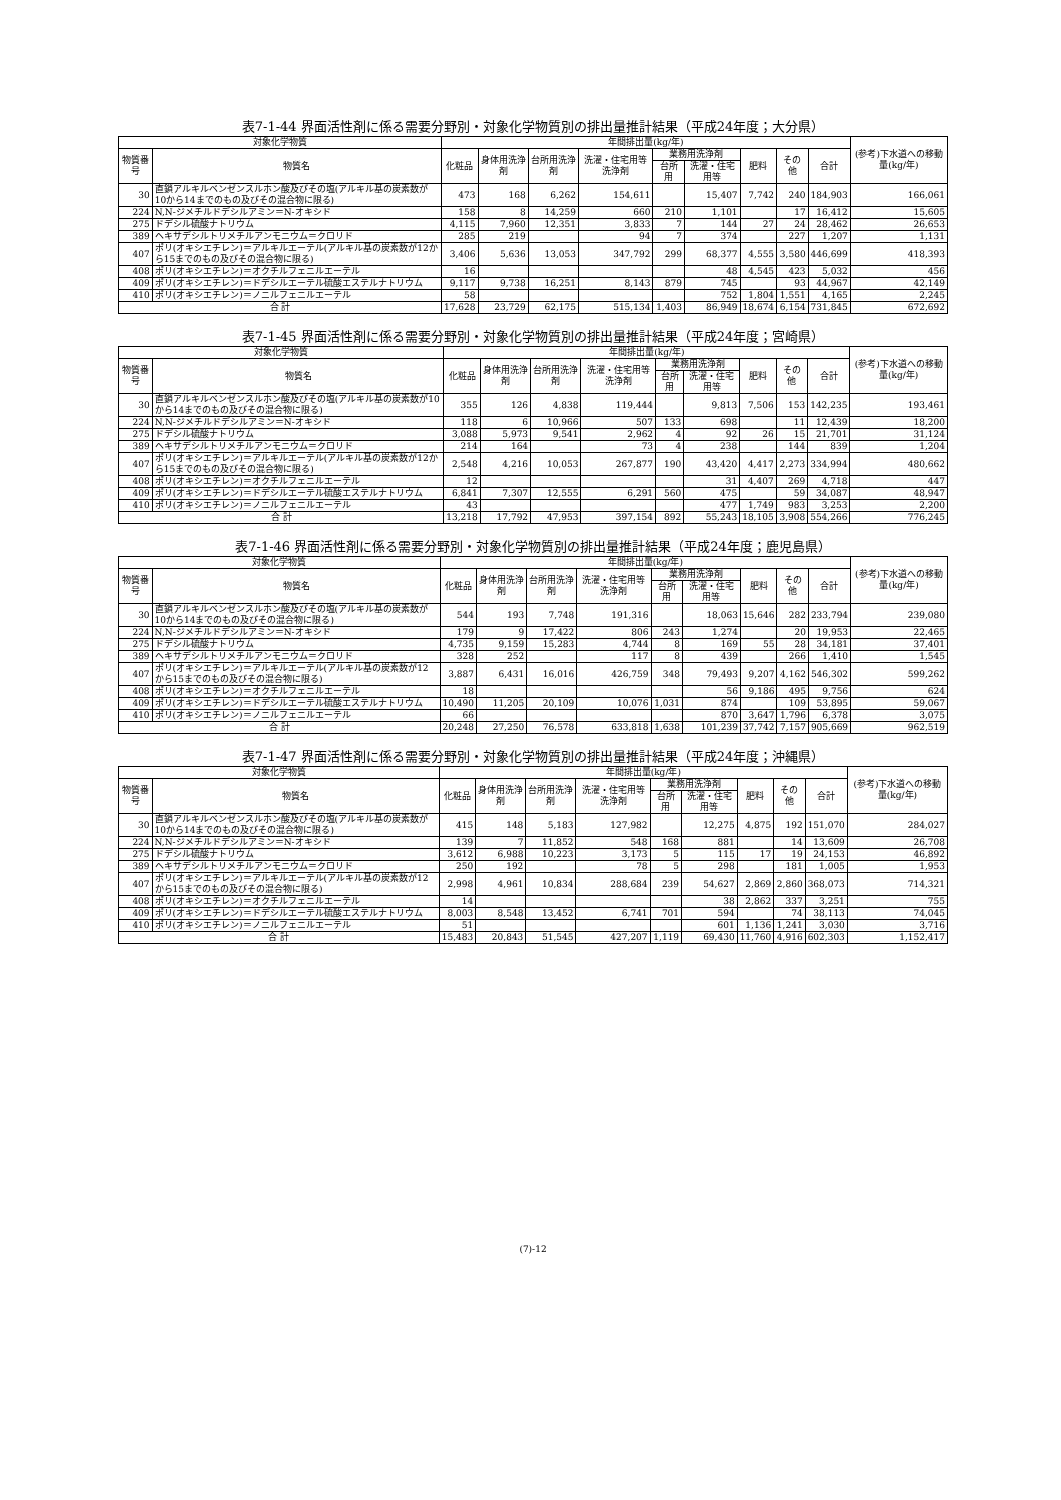表7-1-44 界面活性剤に係る需要分野別・対象化学物質別の排出量推計結果（平成24年度；大分県）
| 対象化学物質 | | 年間排出量(kg/年) | | | | | | | | | (参考)下水道への移動量(kg/年) |
| --- | --- | --- | --- | --- | --- | --- | --- | --- | --- | --- | --- |
| 物質番号 | 物質名 | 化粧品 | 身体用洗浄剤 | 台所用洗浄剤 | 洗濯・住宅用等洗浄剤 | 業務用洗浄剤 | | 肥料 | その他 | 合計 | |
| | | | | | | 台所用 | 洗濯・住宅用等 | | | | |
| 30 | 直鎖アルキルベンゼンスルホン酸及びその塩(アルキル基の炭素数が10から14までのもの及びその混合物に限る) | 473 | 168 | 6,262 | 154,611 | | 15,407 | 7,742 | 240 | 184,903 | 166,061 |
| 224 | N,N-ジメチルドデシルアミン＝N-オキシド | 158 | 8 | 14,259 | 660 | 210 | 1,101 | | 17 | 16,412 | 15,605 |
| 275 | ドデシル硫酸ナトリウム | 4,115 | 7,960 | 12,351 | 3,833 | 7 | 144 | 27 | 24 | 28,462 | 26,653 |
| 389 | ヘキサデシルトリメチルアンモニウム＝クロリド | 285 | 219 | | 94 | 7 | 374 | | 227 | 1,207 | 1,131 |
| 407 | ポリ(オキシエチレン)＝アルキルエーテル(アルキル基の炭素数が12から15までのもの及びその混合物に限る) | 3,406 | 5,636 | 13,053 | 347,792 | 299 | 68,377 | 4,555 | 3,580 | 446,699 | 418,393 |
| 408 | ポリ(オキシエチレン)＝オクチルフェニルエーテル | 16 | | | | | 48 | 4,545 | 423 | 5,032 | 456 |
| 409 | ポリ(オキシエチレン)＝ドデシルエーテル硫酸エステルナトリウム | 9,117 | 9,738 | 16,251 | 8,143 | 879 | 745 | | 93 | 44,967 | 42,149 |
| 410 | ポリ(オキシエチレン)＝ノニルフェニルエーテル | 58 | | | | | 752 | 1,804 | 1,551 | 4,165 | 2,245 |
| 合 計 | | 17,628 | 23,729 | 62,175 | 515,134 | 1,403 | 86,949 | 18,674 | 6,154 | 731,845 | 672,692 |
表7-1-45 界面活性剤に係る需要分野別・対象化学物質別の排出量推計結果（平成24年度；宮崎県）
| 対象化学物質 | | 年間排出量(kg/年) | | | | | | | | | (参考)下水道への移動量(kg/年) |
| --- | --- | --- | --- | --- | --- | --- | --- | --- | --- | --- | --- |
| 物質番号 | 物質名 | 化粧品 | 身体用洗浄剤 | 台所用洗浄剤 | 洗濯・住宅用等洗浄剤 | 業務用洗浄剤 | | 肥料 | その他 | 合計 | |
| | | | | | | 台所用 | 洗濯・住宅用等 | | | | |
| 30 | 直鎖アルキルベンゼンスルホン酸及びその塩(アルキル基の炭素数が10から14までのもの及びその混合物に限る) | 355 | 126 | 4,838 | 119,444 | | 9,813 | 7,506 | 153 | 142,235 | 193,461 |
| 224 | N,N-ジメチルドデシルアミン＝N-オキシド | 118 | 6 | 10,966 | 507 | 133 | 698 | | 11 | 12,439 | 18,200 |
| 275 | ドデシル硫酸ナトリウム | 3,088 | 5,973 | 9,541 | 2,962 | 4 | 92 | 26 | 15 | 21,701 | 31,124 |
| 389 | ヘキサデシルトリメチルアンモニウム＝クロリド | 214 | 164 | | 73 | 4 | 238 | | 144 | 839 | 1,204 |
| 407 | ポリ(オキシエチレン)＝アルキルエーテル(アルキル基の炭素数が12から15までのもの及びその混合物に限る) | 2,548 | 4,216 | 10,053 | 267,877 | 190 | 43,420 | 4,417 | 2,273 | 334,994 | 480,662 |
| 408 | ポリ(オキシエチレン)＝オクチルフェニルエーテル | 12 | | | | | 31 | 4,407 | 269 | 4,718 | 447 |
| 409 | ポリ(オキシエチレン)＝ドデシルエーテル硫酸エステルナトリウム | 6,841 | 7,307 | 12,555 | 6,291 | 560 | 475 | | 59 | 34,087 | 48,947 |
| 410 | ポリ(オキシエチレン)＝ノニルフェニルエーテル | 43 | | | | | 477 | 1,749 | 983 | 3,253 | 2,200 |
| 合 計 | | 13,218 | 17,792 | 47,953 | 397,154 | 892 | 55,243 | 18,105 | 3,908 | 554,266 | 776,245 |
表7-1-46 界面活性剤に係る需要分野別・対象化学物質別の排出量推計結果（平成24年度；鹿児島県）
| 対象化学物質 | | 年間排出量(kg/年) | | | | | | | | | (参考)下水道への移動量(kg/年) |
| --- | --- | --- | --- | --- | --- | --- | --- | --- | --- | --- | --- |
| 物質番号 | 物質名 | 化粧品 | 身体用洗浄剤 | 台所用洗浄剤 | 洗濯・住宅用等洗浄剤 | 業務用洗浄剤 | | 肥料 | その他 | 合計 | |
| | | | | | | 台所用 | 洗濯・住宅用等 | | | | |
| 30 | 直鎖アルキルベンゼンスルホン酸及びその塩(アルキル基の炭素数が10から14までのもの及びその混合物に限る) | 544 | 193 | 7,748 | 191,316 | | 18,063 | 15,646 | 282 | 233,794 | 239,080 |
| 224 | N,N-ジメチルドデシルアミン＝N-オキシド | 179 | 9 | 17,422 | 806 | 243 | 1,274 | | 20 | 19,953 | 22,465 |
| 275 | ドデシル硫酸ナトリウム | 4,735 | 9,159 | 15,283 | 4,744 | 8 | 169 | 55 | 28 | 34,181 | 37,401 |
| 389 | ヘキサデシルトリメチルアンモニウム＝クロリド | 328 | 252 | | 117 | 8 | 439 | | 266 | 1,410 | 1,545 |
| 407 | ポリ(オキシエチレン)＝アルキルエーテル(アルキル基の炭素数が12から15までのもの及びその混合物に限る) | 3,887 | 6,431 | 16,016 | 426,759 | 348 | 79,493 | 9,207 | 4,162 | 546,302 | 599,262 |
| 408 | ポリ(オキシエチレン)＝オクチルフェニルエーテル | 18 | | | | | 56 | 9,186 | 495 | 9,756 | 624 |
| 409 | ポリ(オキシエチレン)＝ドデシルエーテル硫酸エステルナトリウム | 10,490 | 11,205 | 20,109 | 10,076 | 1,031 | 874 | | 109 | 53,895 | 59,067 |
| 410 | ポリ(オキシエチレン)＝ノニルフェニルエーテル | 66 | | | | | 870 | 3,647 | 1,796 | 6,378 | 3,075 |
| 合 計 | | 20,248 | 27,250 | 76,578 | 633,818 | 1,638 | 101,239 | 37,742 | 7,157 | 905,669 | 962,519 |
表7-1-47 界面活性剤に係る需要分野別・対象化学物質別の排出量推計結果（平成24年度；沖縄県）
| 対象化学物質 | | 年間排出量(kg/年) | | | | | | | | | (参考)下水道への移動量(kg/年) |
| --- | --- | --- | --- | --- | --- | --- | --- | --- | --- | --- | --- |
| 物質番号 | 物質名 | 化粧品 | 身体用洗浄剤 | 台所用洗浄剤 | 洗濯・住宅用等洗浄剤 | 業務用洗浄剤 | | 肥料 | その他 | 合計 | |
| | | | | | | 台所用 | 洗濯・住宅用等 | | | | |
| 30 | 直鎖アルキルベンゼンスルホン酸及びその塩(アルキル基の炭素数が10から14までのもの及びその混合物に限る) | 415 | 148 | 5,183 | 127,982 | | 12,275 | 4,875 | 192 | 151,070 | 284,027 |
| 224 | N,N-ジメチルドデシルアミン＝N-オキシド | 139 | 7 | 11,852 | 548 | 168 | 881 | | 14 | 13,609 | 26,708 |
| 275 | ドデシル硫酸ナトリウム | 3,612 | 6,988 | 10,223 | 3,173 | 5 | 115 | 17 | 19 | 24,153 | 46,892 |
| 389 | ヘキサデシルトリメチルアンモニウム＝クロリド | 250 | 192 | | 78 | 5 | 298 | | 181 | 1,005 | 1,953 |
| 407 | ポリ(オキシエチレン)＝アルキルエーテル(アルキル基の炭素数が12から15までのもの及びその混合物に限る) | 2,998 | 4,961 | 10,834 | 288,684 | 239 | 54,627 | 2,869 | 2,860 | 368,073 | 714,321 |
| 408 | ポリ(オキシエチレン)＝オクチルフェニルエーテル | 14 | | | | | 38 | 2,862 | 337 | 3,251 | 755 |
| 409 | ポリ(オキシエチレン)＝ドデシルエーテル硫酸エステルナトリウム | 8,003 | 8,548 | 13,452 | 6,741 | 701 | 594 | | 74 | 38,113 | 74,045 |
| 410 | ポリ(オキシエチレン)＝ノニルフェニルエーテル | 51 | | | | | 601 | 1,136 | 1,241 | 3,030 | 3,716 |
| 合 計 | | 15,483 | 20,843 | 51,545 | 427,207 | 1,119 | 69,430 | 11,760 | 4,916 | 602,303 | 1,152,417 |
(7)-12